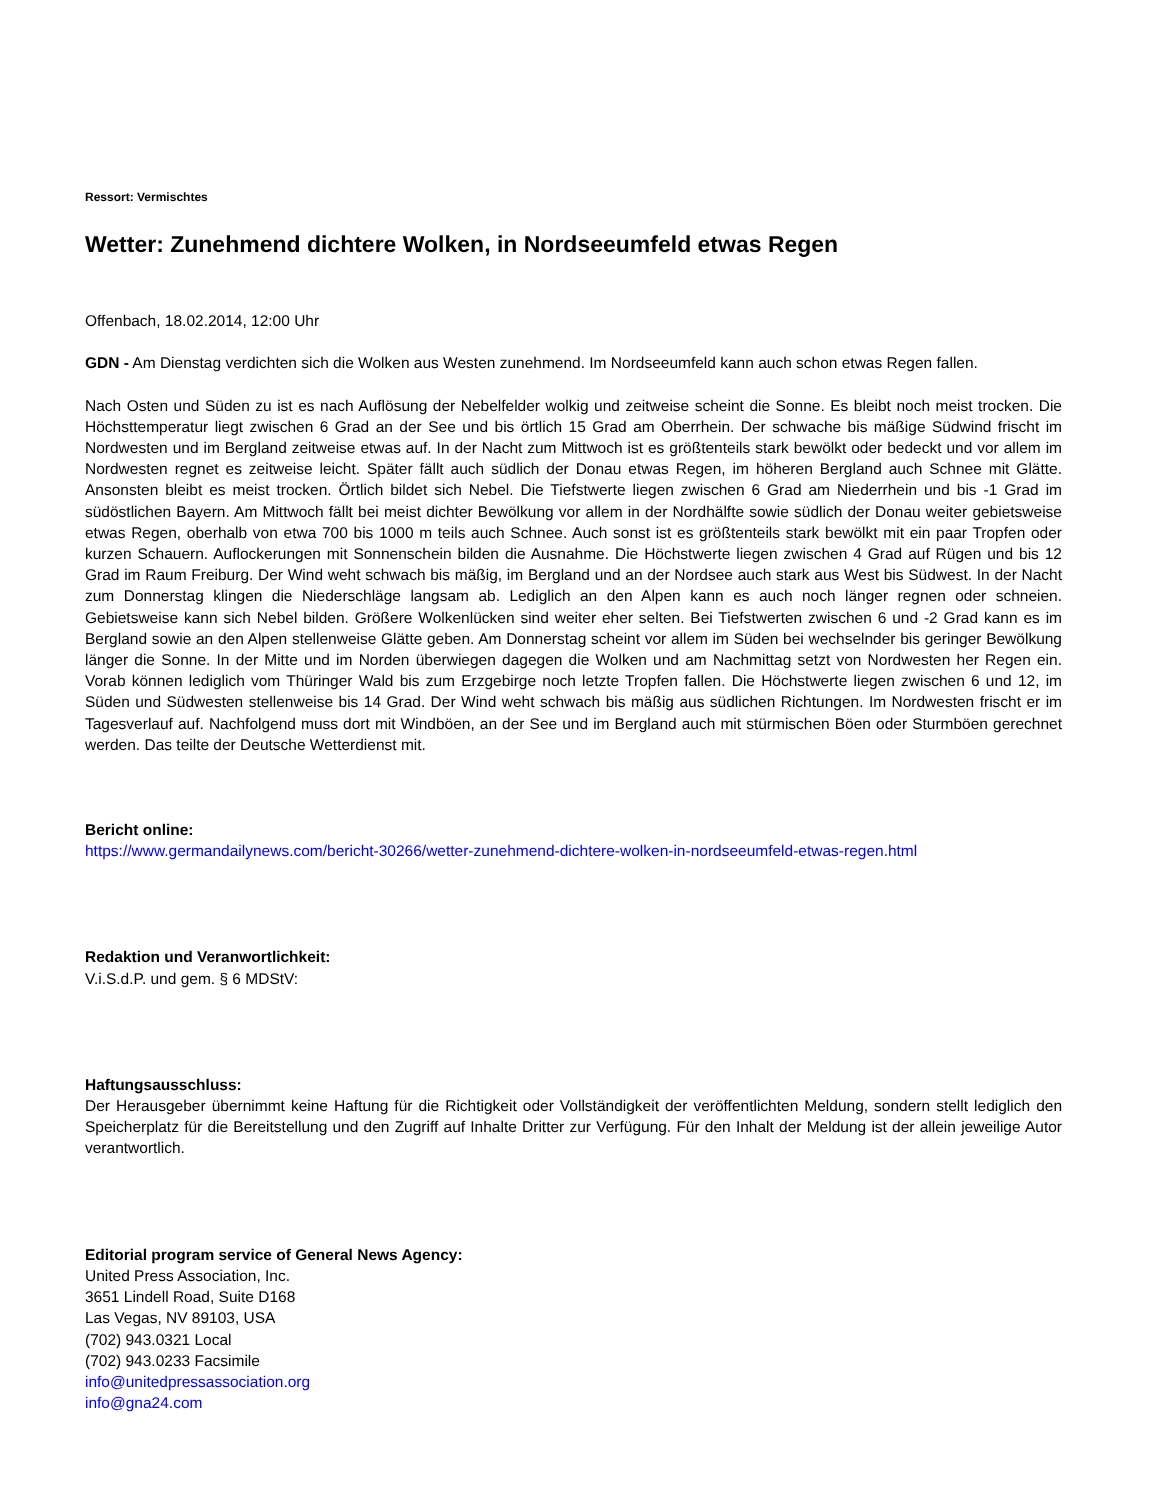Ressort: Vermischtes
Wetter: Zunehmend dichtere Wolken, in Nordseeumfeld etwas Regen
Offenbach, 18.02.2014, 12:00 Uhr
GDN - Am Dienstag verdichten sich die Wolken aus Westen zunehmend. Im Nordseeumfeld kann auch schon etwas Regen fallen.
Nach Osten und Süden zu ist es nach Auflösung der Nebelfelder wolkig und zeitweise scheint die Sonne. Es bleibt noch meist trocken. Die Höchsttemperatur liegt zwischen 6 Grad an der See und bis örtlich 15 Grad am Oberrhein. Der schwache bis mäßige Südwind frischt im Nordwesten und im Bergland zeitweise etwas auf. In der Nacht zum Mittwoch ist es größtenteils stark bewölkt oder bedeckt und vor allem im Nordwesten regnet es zeitweise leicht. Später fällt auch südlich der Donau etwas Regen, im höheren Bergland auch Schnee mit Glätte. Ansonsten bleibt es meist trocken. Örtlich bildet sich Nebel. Die Tiefstwerte liegen zwischen 6 Grad am Niederrhein und bis -1 Grad im südöstlichen Bayern. Am Mittwoch fällt bei meist dichter Bewölkung vor allem in der Nordhälfte sowie südlich der Donau weiter gebietsweise etwas Regen, oberhalb von etwa 700 bis 1000 m teils auch Schnee. Auch sonst ist es größtenteils stark bewölkt mit ein paar Tropfen oder kurzen Schauern. Auflockerungen mit Sonnenschein bilden die Ausnahme. Die Höchstwerte liegen zwischen 4 Grad auf Rügen und bis 12 Grad im Raum Freiburg. Der Wind weht schwach bis mäßig, im Bergland und an der Nordsee auch stark aus West bis Südwest. In der Nacht zum Donnerstag klingen die Niederschläge langsam ab. Lediglich an den Alpen kann es auch noch länger regnen oder schneien. Gebietsweise kann sich Nebel bilden. Größere Wolkenlücken sind weiter eher selten. Bei Tiefstwerten zwischen 6 und -2 Grad kann es im Bergland sowie an den Alpen stellenweise Glätte geben. Am Donnerstag scheint vor allem im Süden bei wechselnder bis geringer Bewölkung länger die Sonne. In der Mitte und im Norden überwiegen dagegen die Wolken und am Nachmittag setzt von Nordwesten her Regen ein. Vorab können lediglich vom Thüringer Wald bis zum Erzgebirge noch letzte Tropfen fallen. Die Höchstwerte liegen zwischen 6 und 12, im Süden und Südwesten stellenweise bis 14 Grad. Der Wind weht schwach bis mäßig aus südlichen Richtungen. Im Nordwesten frischt er im Tagesverlauf auf. Nachfolgend muss dort mit Windböen, an der See und im Bergland auch mit stürmischen Böen oder Sturmböen gerechnet werden. Das teilte der Deutsche Wetterdienst mit.
Bericht online:
https://www.germandailynews.com/bericht-30266/wetter-zunehmend-dichtere-wolken-in-nordseeumfeld-etwas-regen.html
Redaktion und Veranwortlichkeit:
V.i.S.d.P. und gem. § 6 MDStV:
Haftungsausschluss:
Der Herausgeber übernimmt keine Haftung für die Richtigkeit oder Vollständigkeit der veröffentlichten Meldung, sondern stellt lediglich den Speicherplatz für die Bereitstellung und den Zugriff auf Inhalte Dritter zur Verfügung. Für den Inhalt der Meldung ist der allein jeweilige Autor verantwortlich.
Editorial program service of General News Agency:
United Press Association, Inc.
3651 Lindell Road, Suite D168
Las Vegas, NV 89103, USA
(702) 943.0321 Local
(702) 943.0233 Facsimile
info@unitedpressassociation.org
info@gna24.com